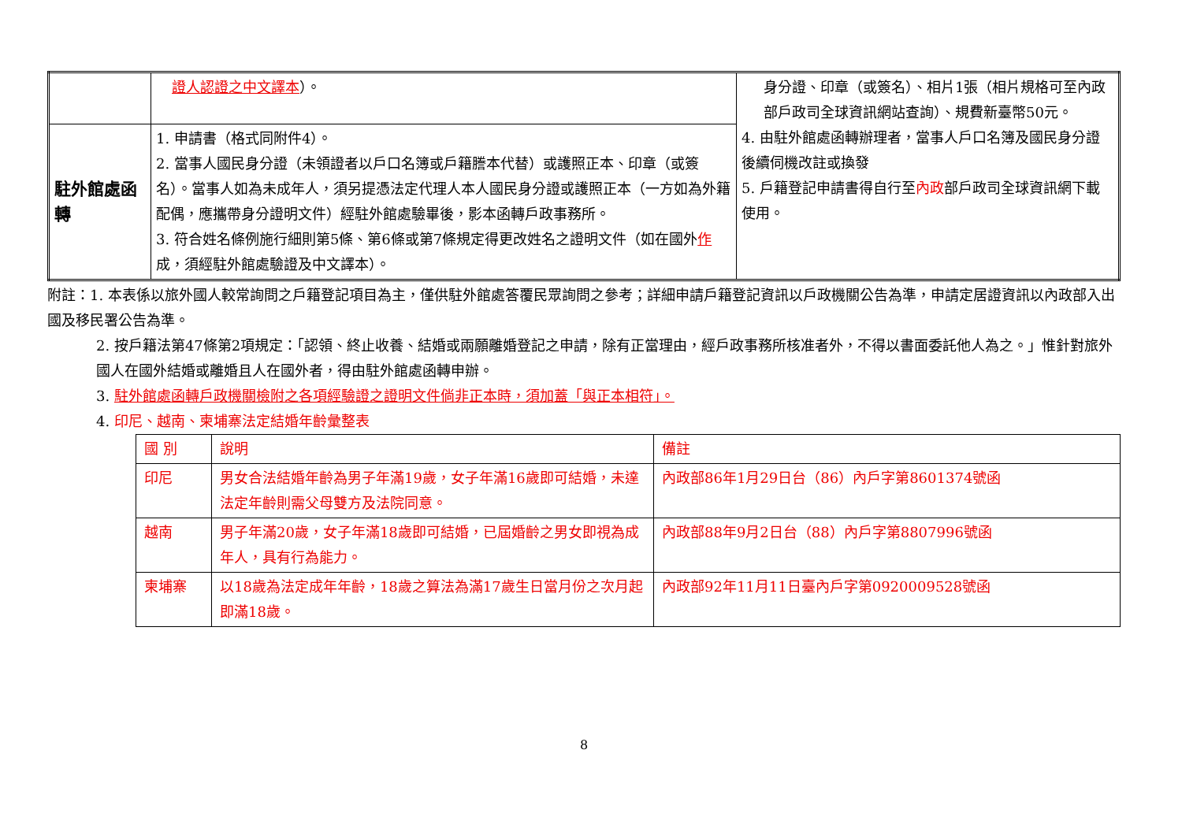| | 證人認證之中文譯本 ）。 | 身分證、印章（或簽名）、相片1張（相片規格可至內政部戶政司全球資訊網站查詢）、規費新臺幣50元。 4. 由駐外館處函轉辦理者，當事人戶口名簿及國民身分證後續伺機改註或換發 5. 戶籍登記申請書得自行至 內政 部戶政司全球資訊網下載使用。 |
| 駐外館處函轉 | 1. 申請書（格式同附件4）。 2. 當事人國民身分證（未領證者以戶口名簿或戶籍謄本代替）或護照正本、印章（或簽名）。當事人如為未成年人，須另提憑法定代理人本人國民身分證或護照正本（一方如為外籍配偶，應攜帶身分證明文件）經駐外館處驗畢後，影本函轉戶政事務所。 3. 符合姓名條例施行細則第5條、第6條或第7條規定得更改姓名之證明文件（如在國外 作 成，須經駐外館處驗證及中文譯本）。 | |
附註：1. 本表係以旅外國人較常詢問之戶籍登記項目為主，僅供駐外館處答覆民眾詢問之參考；詳細申請戶籍登記資訊以戶政機關公告為準，申請定居證資訊以內政部入出國及移民署公告為準。
2. 按戶籍法第47條第2項規定：「認領、終止收養、結婚或兩願離婚登記之申請，除有正當理由，經戶政事務所核准者外，不得以書面委託他人為之。」惟針對旅外國人在國外結婚或離婚且人在國外者，得由駐外館處函轉申辦。
3. 駐外館處函轉戶政機關檢附之各項經驗證之證明文件倘非正本時，須加蓋「與正本相符」。
4. 印尼、越南、柬埔寨法定結婚年齡彙整表
| 國 別 | 說明 | 備註 |
| 印尼 | 男女合法結婚年齡為男子年滿19歲，女子年滿16歲即可結婚，未達法定年齡則需父母雙方及法院同意。 | 內政部86年1月29日台（86）內戶字第8601374號函 |
| 越南 | 男子年滿20歲，女子年滿18歲即可結婚，已屆婚齡之男女即視為成年人，具有行為能力。 | 內政部88年9月2日台（88）內戶字第8807996號函 |
| 柬埔寨 | 以18歲為法定成年年齡，18歲之算法為滿17歲生日當月份之次月起即滿18歲。 | 內政部92年11月11日臺內戶字第0920009528號函 |
8